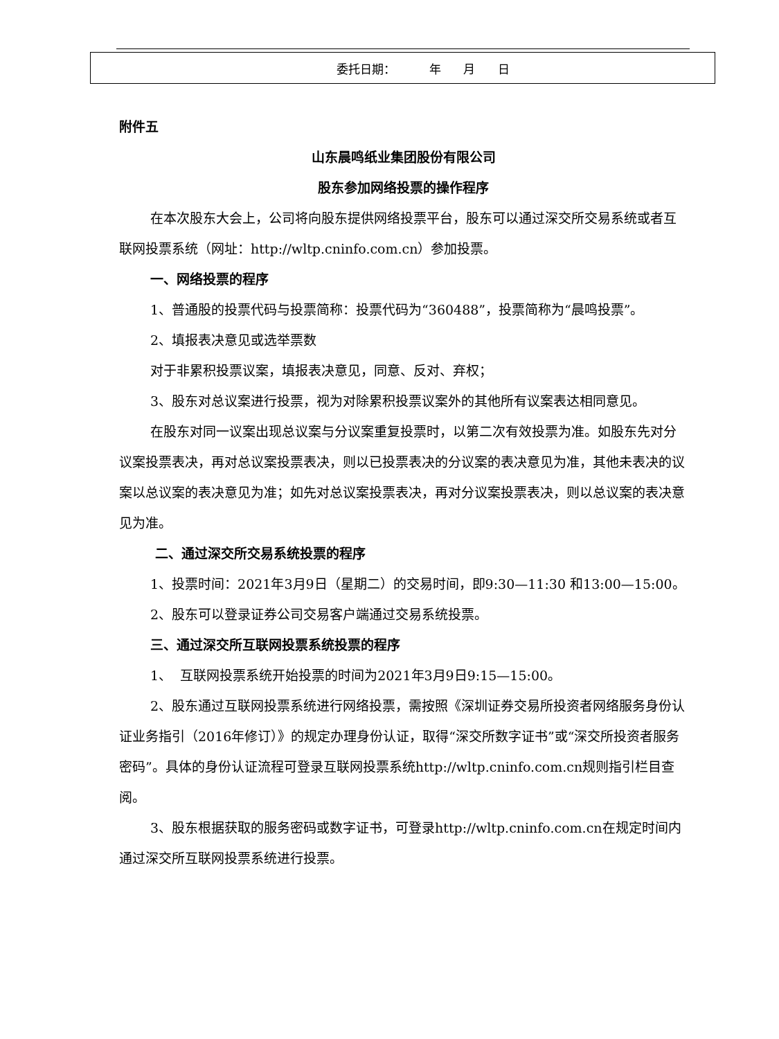| 委托日期： 年 月 日 |
附件五
山东晨鸣纸业集团股份有限公司
股东参加网络投票的操作程序
在本次股东大会上，公司将向股东提供网络投票平台，股东可以通过深交所交易系统或者互联网投票系统（网址：http://wltp.cninfo.com.cn）参加投票。
一、网络投票的程序
1、普通股的投票代码与投票简称：投票代码为“360488”，投票简称为“晨鸣投票”。
2、填报表决意见或选举票数
对于非累积投票议案，填报表决意见，同意、反对、弃权；
3、股东对总议案进行投票，视为对除累积投票议案外的其他所有议案表达相同意见。
在股东对同一议案出现总议案与分议案重复投票时，以第二次有效投票为准。如股东先对分议案投票表决，再对总议案投票表决，则以已投票表决的分议案的表决意见为准，其他未表决的议案以总议案的表决意见为准；如先对总议案投票表决，再对分议案投票表决，则以总议案的表决意见为准。
二、通过深交所交易系统投票的程序
1、投票时间：2021年3月9日（星期二）的交易时间，即9:30—11:30 和13:00—15:00。
2、股东可以登录证券公司交易客户端通过交易系统投票。
三、通过深交所互联网投票系统投票的程序
1、 互联网投票系统开始投票的时间为2021年3月9日9:15—15:00。
2、股东通过互联网投票系统进行网络投票，需按照《深圳证券交易所投资者网络服务身份认证业务指引（2016年修订）》的规定办理身份认证，取得“深交所数字证书”或“深交所投资者服务密码”。具体的身份认证流程可登录互联网投票系统http://wltp.cninfo.com.cn规则指引栏目查阅。
3、股东根据获取的服务密码或数字证书，可登录http://wltp.cninfo.com.cn在规定时间内通过深交所互联网投票系统进行投票。